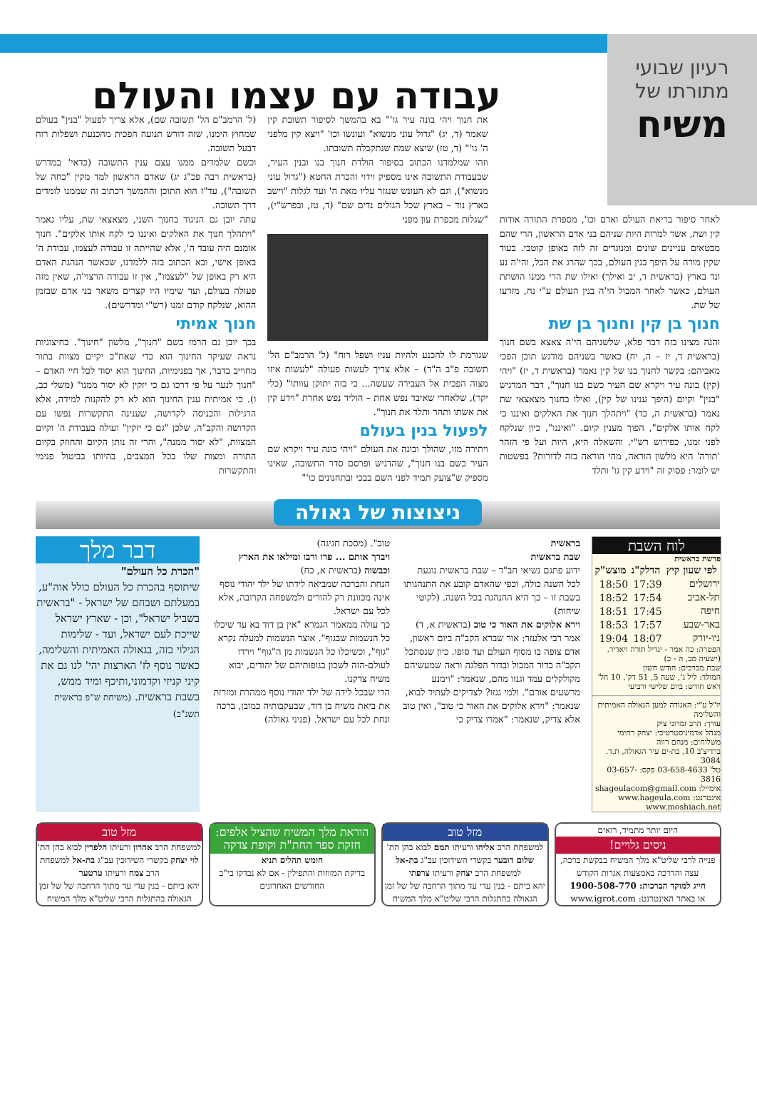רעיון שבועי
מתורתו של
משיח
עבודה עם עצמו והעולם
לאחר סיפור בריאת העולם ואדם וכו', מספרת התורה אודות קין ושת, אשר למרות היות שניהם בני אדם הראשון, הרי שהם מבטאים עניינים שונים ומנוגדים זה לזה באופן קוטבי. בעוד שקין מורה על היפך בנין העולם, בכך שהרג את הבל, והי'ה נע ונד בארץ (בראשית ד, יב ואילך) ואילו שת הרי ממנו הושתת העולם, כאשר לאחר המבול הי'ה בנין העולם ע"י נח, מזרעו של שת.
חנוך בן קין וחנוך בן שת
והנה מצינו בזה דבר פלא, שלשניהם הי'ה צאצא בשם חנוך (בראשית ד, יז – ה, יח) כאשר בשניהם מודגש תוכן הפכי מאביהם: בקשר לחנוך בנו של קין נאמר (בראשית ד, יז) "ויהי (קין) בונה עיר ויקרא שם העיר כשם בנו חנוך", דבר המדגיש "בנין" וקיום (היפך ענינו של קין), ואילו בחנוך מצאצאי שת נאמר (בראשית ה, כד) "ויתהלך חנוך את האלקים ואיננו כי לקח אותו אלקים", הפוך מענין קיום. "ואיננו", כיון שנלקח לפני זמנו, כפירוש רש"י. והשאלה היא, היות ועל פי הזהר 'תורה' היא מלשון הוראה, מהי הוראה בזה לדורות? בפשטות יש לומר: פסוק זה "וידע קין גו' ותלד
את חנוך ויהי בונה עיר גו'" בא בהמשך לסיפור תשובת קין שאמר (ד, יג) "גדול עוני מנשוא" ועונשו וכו' "ויצא קין מלפני ה' גו'" (ד, טז) שיצא שמח שנתקבלה תשובתו.
וזהו שמלמדנו הכתוב בסיפור הולדת חנוך בנו ובנין העיר, שבעבודת התשובה אינו מספיק וידוי והכרת החטא ("גדול עוני מנשוא"), וגם לא העונש שנגזר עליו מאת ה' ועד לגלות "וישב בארץ נוד – בארץ שכל הגולים נדים שם" (ד, טז, ובפרש"י), "שגלות מכפרת עון מפני
שגורמת לו להכנע ולהיות עניו ושפל רוח" (ל' הרמב"ם הל' תשובה פ"ב ה"ד) – אלא צריך לעשות פעולה "לעשות איזו מצוה הפכית אל העבירה שעשה... כי בזה יתוקן עוותו" (כלי יקר), שלאחרי שאיבד נפש אחת – הוליד נפש אחרת "וידע קין את אשתו ותהר ותלד את חנוך".
לפעול בנין בעולם
ויתירה מזו, שהולך ובונה את העולם "ויהי בונה עיר ויקרא שם העיר כשם בנו חנוך", שהדגיש ופרסם סדר התשובה, שאינו מספיק ש"צועק תמיד לפני השם בבכי ובתחנונים כו'"
(ל' הרמב"ם הל' תשובה שם), אלא צריך לפעול "בנין" בעולם שמחוץ הימנו, שזה דורש תנועה הפכית מהכנעת ושפלות רוח דבעל תשובה.
וכשם שלמדים ממנו עצם ענין התשובה (כדאי' במדרש (בראשית רבה פכ"ג יג) שאדם הראשון למד מקין "כחה של תשובה"), עד"ז הוא התוכן וההמשך דכתוב זה שממנו לומדים דרך תשובה.
עתה יובן גם הניגוד בחנוך השני, מצאצאי שת, עליו נאמר "ויתהלך חנוך את האלקים ואיננו כי לקח אותו אלקים". חנוך אומנם היה עובד ה', אלא שהייתה זו עבודה לעצמו, עבודת ה' באופן אישי, ובא הכתוב בזה ללמדנו, שכאשר הנהגת האדם היא רק באופן של "לעצמו", אין זו עבודה הרצוי'ה, שאין מזה פעולה בעולם, ועד שימיו היו קצרים משאר בני אדם שבזמן ההוא, שנלקח קודם זמנו (רש"י ומדרשים).
חנוך אמיתי
בכך יובן גם הרמז בשם "חנוך", מלשון "חינוך". בחיצוניות נראה שעיקר החינוך הוא כדי שאח"כ יקיים מצוות בתור מחוייב בדבר, אך בפנימיות, החינוך הוא יסוד לכל חיי האדם – "חנוך לנער על פי דרכו גם כי יזקין לא יסור ממנו" (משלי כב, ו). כי אמיתית ענין החינוך הוא לא רק להקנות למידה, אלא הרגילות והכניסה לקדושה, שענינה התקשרות נפשו עם הקדושה והקב"ה, שלכן "גם כי יזקין" ועולה בעבודת ה' וקיום המצוות, "לא יסור ממנה", והרי זה נותן הקיום והחוזק בקיום התורה ומצות שלו בכל המצבים, בהיותו בביטול פנימי והתקשרות
ניצוצות של גאולה
לוח השבת
פרשת בראשית
| לפי שעון קיץ | הדלק"נ | מוצש"ק |
| --- | --- | --- |
| ירושלים | 17:39 | 18:50 |
| תל-אביב | 17:54 | 18:52 |
| חיפה | 17:45 | 18:51 |
| באר-שבע | 17:57 | 18:53 |
| ניו-יורק | 18:07 | 19:04 |
הפטרה: כה אמר - יגדיל תורה ויאדיר. (ישעיה מב, ה - כ)
שבת מברכים: חודש חשון
המולד: ליל ג', שעה 5, 51 דק', 10 חל'
ראש חודש: ביום שלישי ורביעי
יו"ל ע"י: האגודה למען הגאולה האמיתית והשלימה
עורך: הרב זמרוני ציק
מנהל אדמיניסטרטיבי: יצחק רחימי
משלוחים: מנחם רווה
ברדיצ'ב 10, בת-ים עיר הגאולה, ת.ד. 3084
טל' 03-658-4633 פקס: 03-657-3816
אימייל: shageulacom@gmail.com
אינטרנט: www.hageula.com
www.moshiach.net
בראשית
שבת בראשית
ידוע פתגם נשיאי חב"ד – שבת בראשית נוגעת לכל השנה כולה, וכפי שהאדם קובע את התנהגותו בשבת זו – כך היא ההנהגה בכל השנה. (לקוטי שיחות)
וירא אלוקים את האור כי טוב (בראשית א, ד)
אמר רבי אלעזר: אור שברא הקב"ה ביום ראשון, אדם צופה בו מסוף העולם ועד סופו. כיון שנסתכל הקב"ה בדור המבול ובדור הפלגה וראה שמעשיהם מקולקלים עמד וגנזו מהם, שנאמר: "וימנע מרשעים אורם". ולמי גנזו? לצדיקים לעתיד לבוא, שנאמר: "וירא אלוקים את האור כי טוב", ואין טוב אלא צדיק, שנאמר: "אמרו צדיק כי
טוב". (מסכת חגיגה)
ויברך אותם ... פרו ורבו ומילאו את הארץ וכבשוה (בראשית א, כח)
הנחת והברכה שמביאה לידתו של ילד יהודי נוסף אינה מכוונת רק להורים ולמשפחה הקרובה, אלא לכל עם ישראל.
כך עולה ממאמר הגמרא "אין בן דוד בא עד שיכלו כל הנשמות שבגוף". אוצר הנשמות למעלה נקרא "גוף", וכשיכלו כל הנשמות מן ה"גוף" וירדו לעולם-הזה לשכון בגופותיהם של יהודים, יבוא משיח צדקנו.
הרי שבכל לידה של ילד יהודי נוסף ממהרת ומזרזת את ביאת משיח בן דוד, שבעקבותיה כמובן, ברכה ונחת לכל עם ישראל. (פניני גאולה)
דבר מלך
"הכרת כל העולם"
שיתוסף בהכרת כל העולם כולל אוה"ע, במעלתם ושבחם של ישראל - "בראשית בשביל ישראל", וכן - שארץ ישראל שייכת לעם ישראל, ועד - שלימות הגילוי בזה, בגאולה האמיתית והשלימה, כאשר נוסף לז' הארצות יהי' לנו גם את קיני קניזי וקדמוני,ותיכף ומיד ממש, בשבת בראשית. (משיחת ש"פ בראשית תשנ"ב)
היום יותר מתמיד, רואים
ניסים גלויים!
פנייה לרבי שליט"א מלך המשיח בבקשת ברכה, עצה והדרכה באמצעות אגרות הקודש
חייג למוקד הברכות: 1900-508-770
או באתר האינטרנט: www.igrot.com
מזל טוב
למשפחת הרב אליהו ורעיתו תמם לבוא בהן הת' שלום דובער בקשרי השידוכין עב"ג בת-אל למשפחת הרב יצחק ורעיתו צרפתי
יהא ביתם - בנין עדי עד מתוך הרחבה של של זמן הגאולה בהתגלות הרבי שליט"א מלך המשיח
הוראת מלך המשיח שהציל אלפים: חזקת ספר החת"ת וקופת צדקה
חומש תהלים תניא
בדיקת המזוזות והתפילין - אם לא נבדקו בי"ב החודשים האחרונים
מזל טוב
למשפחת הרב אהרון ורעיתו הלפרין לבוא בהן הת' לוי יצחק בקשרי השידוכין עב"ג בת-אל למשפחת הרב צמח ורעיתו טרטער
יהא ביתם - בנין עדי עד מתוך הרחבה של של זמן הגאולה בהתגלות הרבי שליט"א מלך המשיח